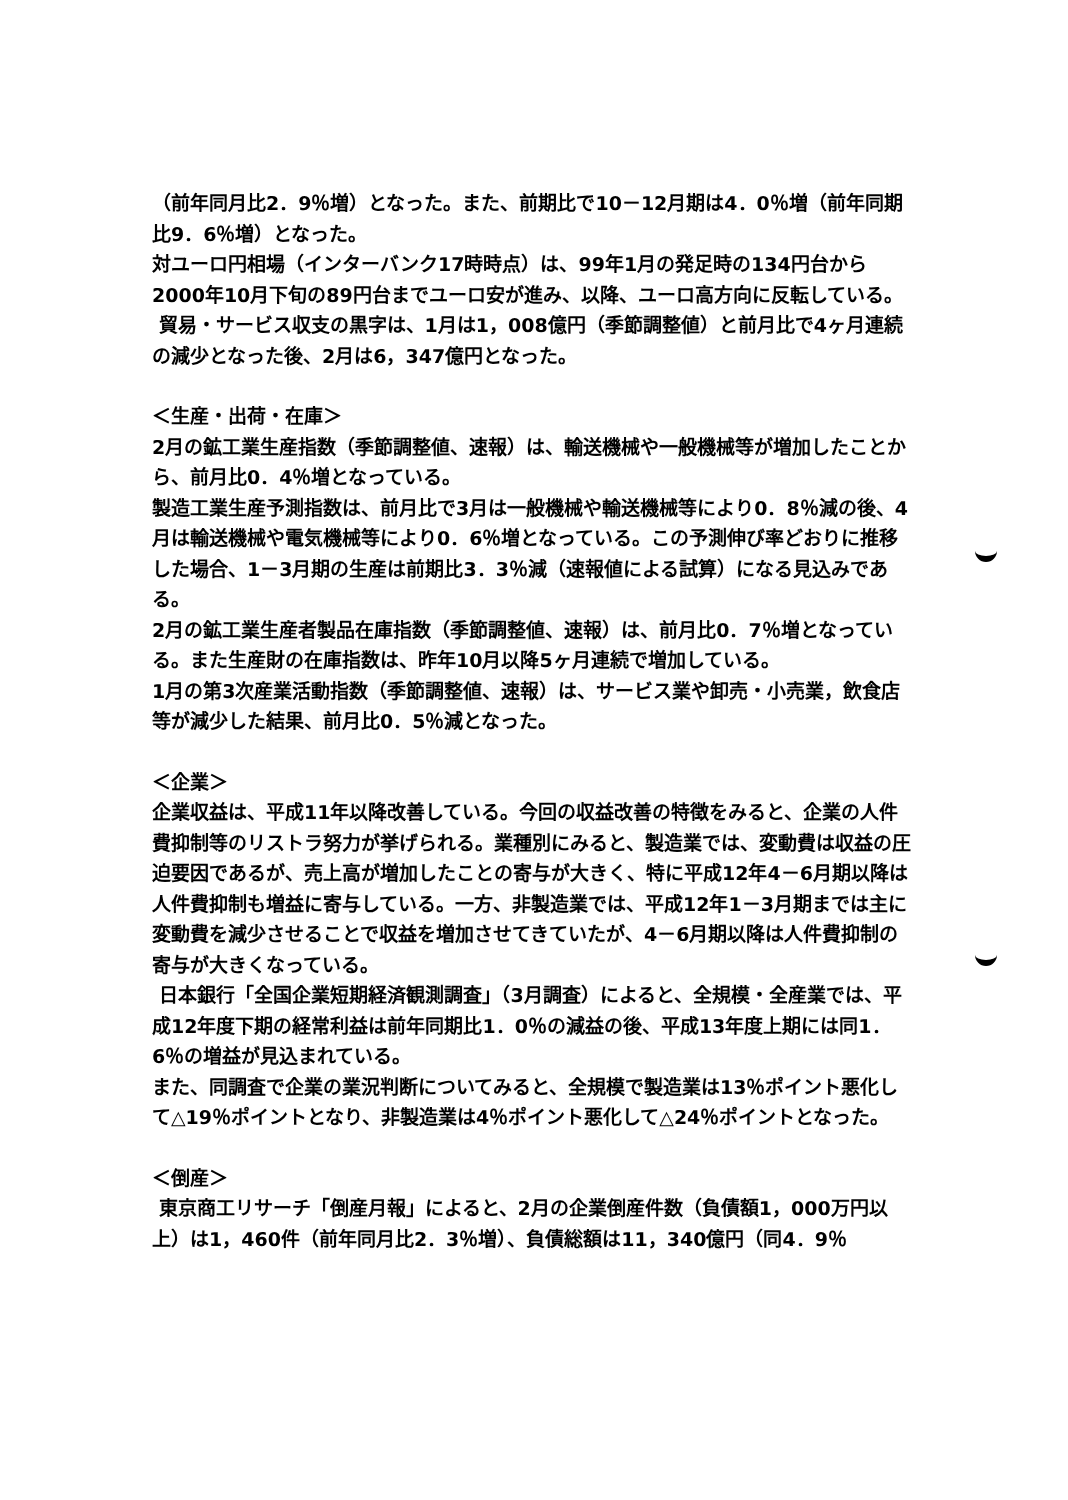（前年同月比2．9％増）となった。また、前期比で10－12月期は4．0％増（前年同期比9．6％増）となった。
対ユーロ円相場（インターバンク17時時点）は、99年1月の発足時の134円台から2000年10月下旬の89円台までユーロ安が進み、以降、ユーロ高方向に反転している。
貿易・サービス収支の黒字は、1月は1，008億円（季節調整値）と前月比で4ヶ月連続の減少となった後、2月は6，347億円となった。
＜生産・出荷・在庫＞
2月の鉱工業生産指数（季節調整値、速報）は、輸送機械や一般機械等が増加したことから、前月比0．4％増となっている。
製造工業生産予測指数は、前月比で3月は一般機械や輸送機械等により0．8％減の後、4月は輸送機械や電気機械等により0．6％増となっている。この予測伸び率どおりに推移した場合、1－3月期の生産は前期比3．3％減（速報値による試算）になる見込みである。
2月の鉱工業生産者製品在庫指数（季節調整値、速報）は、前月比0．7％増となっている。また生産財の在庫指数は、昨年10月以降5ヶ月連続で増加している。
1月の第3次産業活動指数（季節調整値、速報）は、サービス業や卸売・小売業，飲食店等が減少した結果、前月比0．5％減となった。
＜企業＞
企業収益は、平成11年以降改善している。今回の収益改善の特徴をみると、企業の人件費抑制等のリストラ努力が挙げられる。業種別にみると、製造業では、変動費は収益の圧迫要因であるが、売上高が増加したことの寄与が大きく、特に平成12年4－6月期以降は人件費抑制も増益に寄与している。一方、非製造業では、平成12年1－3月期までは主に変動費を減少させることで収益を増加させてきていたが、4－6月期以降は人件費抑制の寄与が大きくなっている。
日本銀行「全国企業短期経済観測調査」（3月調査）によると、全規模・全産業では、平成12年度下期の経常利益は前年同期比1．0％の減益の後、平成13年度上期には同1．6％の増益が見込まれている。
また、同調査で企業の業況判断についてみると、全規模で製造業は13％ポイント悪化して△19％ポイントとなり、非製造業は4％ポイント悪化して△24％ポイントとなった。
＜倒産＞
東京商工リサーチ「倒産月報」によると、2月の企業倒産件数（負債額1，000万円以上）は1，460件（前年同月比2．3％増）、負債総額は11，340億円（同4．9％